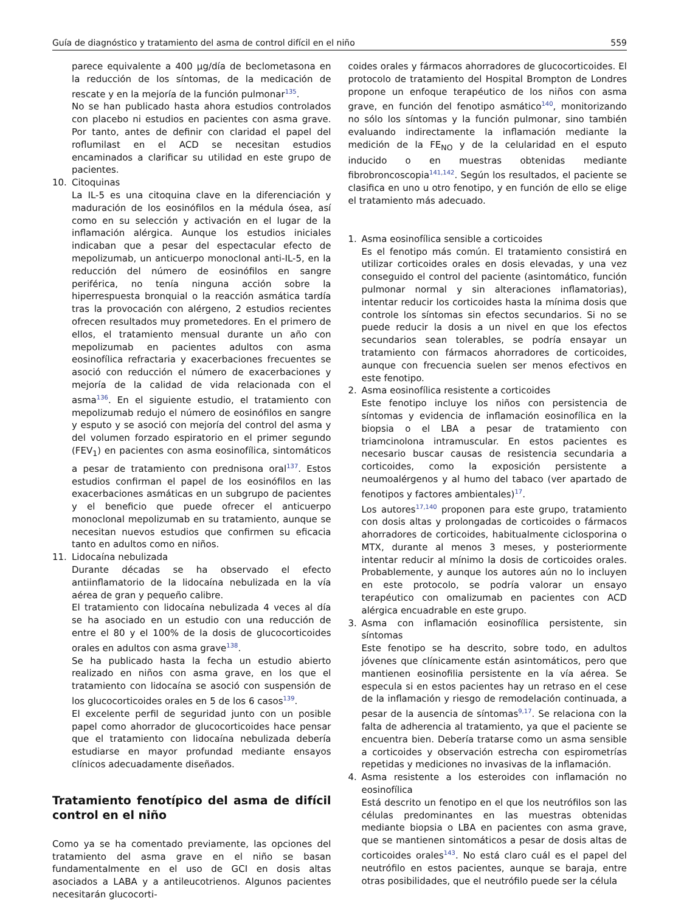Guía de diagnóstico y tratamiento del asma de control difícil en el niño 559
parece equivalente a 400 μg/día de beclometasona en la reducción de los síntomas, de la medicación de rescate y en la mejoría de la función pulmonar<sup>135</sup>.
No se han publicado hasta ahora estudios controlados con placebo ni estudios en pacientes con asma grave. Por tanto, antes de definir con claridad el papel del roflumilast en el ACD se necesitan estudios encaminados a clarificar su utilidad en este grupo de pacientes.
10. Citoquinas
La IL-5 es una citoquina clave en la diferenciación y maduración de los eosinófilos en la médula ósea, así como en su selección y activación en el lugar de la inflamación alérgica. Aunque los estudios iniciales indicaban que a pesar del espectacular efecto de mepolizumab, un anticuerpo monoclonal anti-IL-5, en la reducción del número de eosinófilos en sangre periférica, no tenía ninguna acción sobre la hiperrespuesta bronquial o la reacción asmática tardía tras la provocación con alérgeno, 2 estudios recientes ofrecen resultados muy prometedores. En el primero de ellos, el tratamiento mensual durante un año con mepolizumab en pacientes adultos con asma eosinofílica refractaria y exacerbaciones frecuentes se asoció con reducción el número de exacerbaciones y mejoría de la calidad de vida relacionada con el asma<sup>136</sup>. En el siguiente estudio, el tratamiento con mepolizumab redujo el número de eosinófilos en sangre y esputo y se asoció con mejoría del control del asma y del volumen forzado espiratorio en el primer segundo (FEV<sub>1</sub>) en pacientes con asma eosinofílica, sintomáticos a pesar de tratamiento con prednisona oral<sup>137</sup>. Estos estudios confirman el papel de los eosinófilos en las exacerbaciones asmáticas en un subgrupo de pacientes y el beneficio que puede ofrecer el anticuerpo monoclonal mepolizumab en su tratamiento, aunque se necesitan nuevos estudios que confirmen su eficacia tanto en adultos como en niños.
11. Lidocaína nebulizada
Durante décadas se ha observado el efecto antiinflamatorio de la lidocaína nebulizada en la vía aérea de gran y pequeño calibre.
El tratamiento con lidocaína nebulizada 4 veces al día se ha asociado en un estudio con una reducción de entre el 80 y el 100% de la dosis de glucocorticoides orales en adultos con asma grave<sup>138</sup>.
Se ha publicado hasta la fecha un estudio abierto realizado en niños con asma grave, en los que el tratamiento con lidocaína se asoció con suspensión de los glucocorticoides orales en 5 de los 6 casos<sup>139</sup>.
El excelente perfil de seguridad junto con un posible papel como ahorrador de glucocorticoides hace pensar que el tratamiento con lidocaína nebulizada debería estudiarse en mayor profundad mediante ensayos clínicos adecuadamente diseñados.
Tratamiento fenotípico del asma de difícil control en el niño
Como ya se ha comentado previamente, las opciones del tratamiento del asma grave en el niño se basan fundamentalmente en el uso de GCI en dosis altas asociados a LABA y a antileucotrienos. Algunos pacientes necesitarán glucocorti-
coides orales y fármacos ahorradores de glucocorticoides. El protocolo de tratamiento del Hospital Brompton de Londres propone un enfoque terapéutico de los niños con asma grave, en función del fenotipo asmático<sup>140</sup>, monitorizando no sólo los síntomas y la función pulmonar, sino también evaluando indirectamente la inflamación mediante la medición de la FE<sub>NO</sub> y de la celularidad en el esputo inducido o en muestras obtenidas mediante fibrobroncoscopia<sup>141,142</sup>. Según los resultados, el paciente se clasifica en uno u otro fenotipo, y en función de ello se elige el tratamiento más adecuado.
1. Asma eosinofílica sensible a corticoides
Es el fenotipo más común. El tratamiento consistirá en utilizar corticoides orales en dosis elevadas, y una vez conseguido el control del paciente (asintomático, función pulmonar normal y sin alteraciones inflamatorias), intentar reducir los corticoides hasta la mínima dosis que controle los síntomas sin efectos secundarios. Si no se puede reducir la dosis a un nivel en que los efectos secundarios sean tolerables, se podría ensayar un tratamiento con fármacos ahorradores de corticoides, aunque con frecuencia suelen ser menos efectivos en este fenotipo.
2. Asma eosinofílica resistente a corticoides
Este fenotipo incluye los niños con persistencia de síntomas y evidencia de inflamación eosinofílica en la biopsia o el LBA a pesar de tratamiento con triamcinolona intramuscular. En estos pacientes es necesario buscar causas de resistencia secundaria a corticoides, como la exposición persistente a neumoalérgenos y al humo del tabaco (ver apartado de fenotipos y factores ambientales)<sup>17</sup>.
Los autores<sup>17,140</sup> proponen para este grupo, tratamiento con dosis altas y prolongadas de corticoides o fármacos ahorradores de corticoides, habitualmente ciclosporina o MTX, durante al menos 3 meses, y posteriormente intentar reducir al mínimo la dosis de corticoides orales. Probablemente, y aunque los autores aún no lo incluyen en este protocolo, se podría valorar un ensayo terapéutico con omalizumab en pacientes con ACD alérgica encuadrable en este grupo.
3. Asma con inflamación eosinofílica persistente, sin síntomas
Este fenotipo se ha descrito, sobre todo, en adultos jóvenes que clínicamente están asintomáticos, pero que mantienen eosinofilia persistente en la vía aérea. Se especula si en estos pacientes hay un retraso en el cese de la inflamación y riesgo de remodelación continuada, a pesar de la ausencia de síntomas<sup>9,17</sup>. Se relaciona con la falta de adherencia al tratamiento, ya que el paciente se encuentra bien. Debería tratarse como un asma sensible a corticoides y observación estrecha con espirometrías repetidas y mediciones no invasivas de la inflamación.
4. Asma resistente a los esteroides con inflamación no eosinofílica
Está descrito un fenotipo en el que los neutrófilos son las células predominantes en las muestras obtenidas mediante biopsia o LBA en pacientes con asma grave, que se mantienen sintomáticos a pesar de dosis altas de corticoides orales<sup>143</sup>. No está claro cuál es el papel del neutrófilo en estos pacientes, aunque se baraja, entre otras posibilidades, que el neutrófilo puede ser la célula